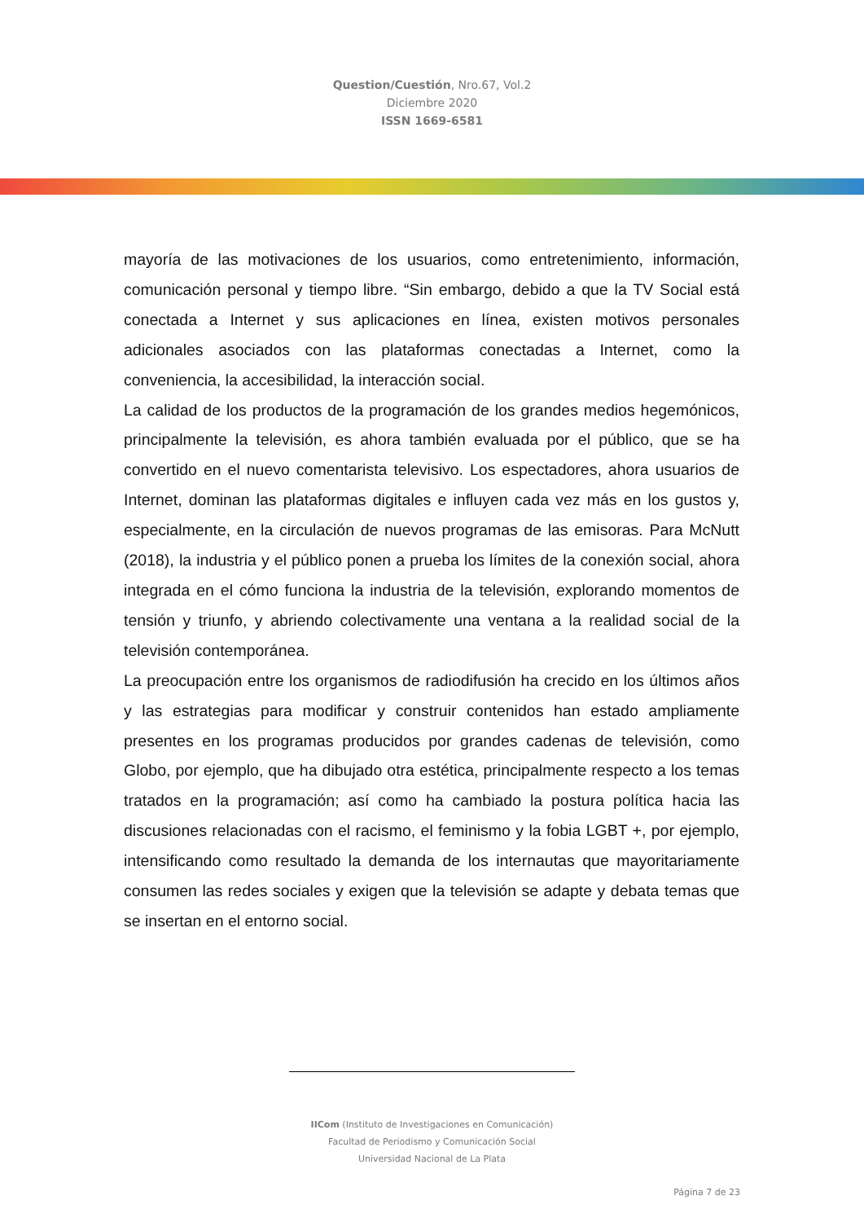Question/Cuestión, Nro.67, Vol.2
Diciembre 2020
ISSN 1669-6581
mayoría de las motivaciones de los usuarios, como entretenimiento, información, comunicación personal y tiempo libre. “Sin embargo, debido a que la TV Social está conectada a Internet y sus aplicaciones en línea, existen motivos personales adicionales asociados con las plataformas conectadas a Internet, como la conveniencia, la accesibilidad, la interacción social.
La calidad de los productos de la programación de los grandes medios hegemónicos, principalmente la televisión, es ahora también evaluada por el público, que se ha convertido en el nuevo comentarista televisivo. Los espectadores, ahora usuarios de Internet, dominan las plataformas digitales e influyen cada vez más en los gustos y, especialmente, en la circulación de nuevos programas de las emisoras. Para McNutt (2018), la industria y el público ponen a prueba los límites de la conexión social, ahora integrada en el cómo funciona la industria de la televisión, explorando momentos de tensión y triunfo, y abriendo colectivamente una ventana a la realidad social de la televisión contemporánea.
La preocupación entre los organismos de radiodifusión ha crecido en los últimos años y las estrategias para modificar y construir contenidos han estado ampliamente presentes en los programas producidos por grandes cadenas de televisión, como Globo, por ejemplo, que ha dibujado otra estética, principalmente respecto a los temas tratados en la programación; así como ha cambiado la postura política hacia las discusiones relacionadas con el racismo, el feminismo y la fobia LGBT +, por ejemplo, intensificando como resultado la demanda de los internautas que mayoritariamente consumen las redes sociales y exigen que la televisión se adapte y debata temas que se insertan en el entorno social.
IICom (Instituto de Investigaciones en Comunicación)
Facultad de Periodismo y Comunicación Social
Universidad Nacional de La Plata
Página 7 de 23